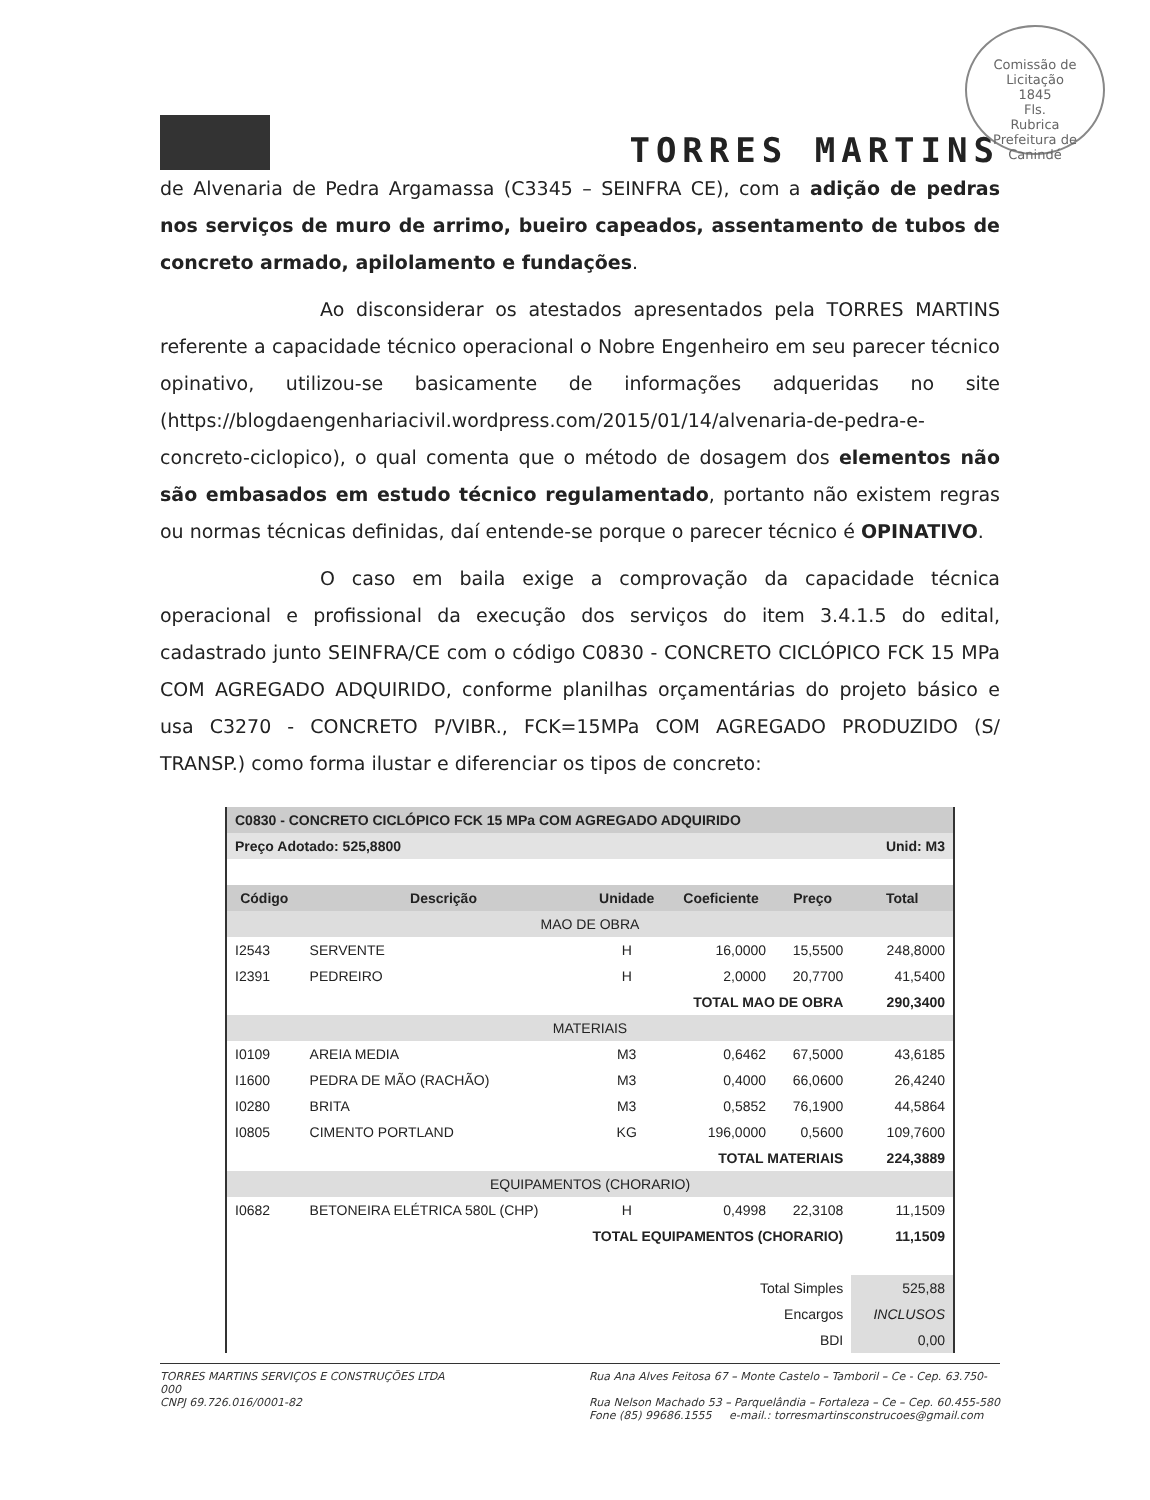Comissão de Licitação
1845
Fls.
Rubrica
Prefeitura de Canindé
TORRES MARTINS
de Alvenaria de Pedra Argamassa (C3345 – SEINFRA CE), com a adição de pedras nos serviços de muro de arrimo, bueiro capeados, assentamento de tubos de concreto armado, apilolamento e fundações.
Ao disconsiderar os atestados apresentados pela TORRES MARTINS referente a capacidade técnico operacional o Nobre Engenheiro em seu parecer técnico opinativo, utilizou-se basicamente de informações adqueridas no site (https://blogdaengenhariacivil.wordpress.com/2015/01/14/alvenaria-de-pedra-e-concreto-ciclopico), o qual comenta que o método de dosagem dos elementos não são embasados em estudo técnico regulamentado, portanto não existem regras ou normas técnicas definidas, daí entende-se porque o parecer técnico é OPINATIVO.
O caso em baila exige a comprovação da capacidade técnica operacional e profissional da execução dos serviços do item 3.4.1.5 do edital, cadastrado junto SEINFRA/CE com o código C0830 - CONCRETO CICLÓPICO FCK 15 MPa COM AGREGADO ADQUIRIDO, conforme planilhas orçamentárias do projeto básico e usa C3270 - CONCRETO P/VIBR., FCK=15MPa COM AGREGADO PRODUZIDO (S/ TRANSP.) como forma ilustar e diferenciar os tipos de concreto:
| C0830 - CONCRETO CICLÓPICO FCK 15 MPa COM AGREGADO ADQUIRIDO | | | | | |
| Preço Adotado: 525,8800 | | | | Unid: M3 | |
| Código | Descrição | Unidade | Coeficiente | Preço | Total |
| MAO DE OBRA | | | | | |
| I2543 | SERVENTE | H | 16,0000 | 15,5500 | 248,8000 |
| I2391 | PEDREIRO | H | 2,0000 | 20,7700 | 41,5400 |
| TOTAL MAO DE OBRA | | | | | 290,3400 |
| MATERIAIS | | | | | |
| I0109 | AREIA MEDIA | M3 | 0,6462 | 67,5000 | 43,6185 |
| I1600 | PEDRA DE MÃO (RACHÃO) | M3 | 0,4000 | 66,0600 | 26,4240 |
| I0280 | BRITA | M3 | 0,5852 | 76,1900 | 44,5864 |
| I0805 | CIMENTO PORTLAND | KG | 196,0000 | 0,5600 | 109,7600 |
| TOTAL MATERIAIS | | | | | 224,3889 |
| EQUIPAMENTOS (CHORARIO) | | | | | |
| I0682 | BETONEIRA ELÉTRICA 580L (CHP) | H | 0,4998 | 22,3108 | 11,1509 |
| TOTAL EQUIPAMENTOS (CHORARIO) | | | | | 11,1509 |
| Total Simples | | | | | 525,88 |
| Encargos | | | | | INCLUSOS |
| BDI | | | | | 0,00 |
TORRES MARTINS SERVIÇOS E CONSTRUÇÕES LTDA
000
CNPJ 69.726.016/0001-82
Rua Ana Alves Feitosa 67 – Monte Castelo – Tamboril – Ce - Cep. 63.750-
Rua Nelson Machado 53 – Parquelândia – Fortaleza – Ce – Cep. 60.455-580
Fone (85) 99686.1555 e-mail.: torresmartinsconstrucoes@gmail.com